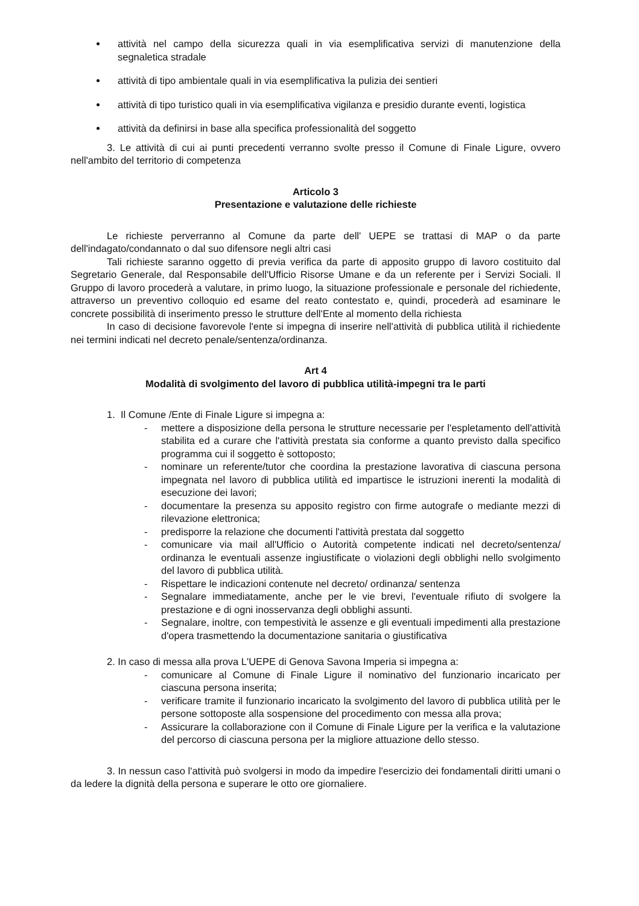attività nel campo della sicurezza quali in via esemplificativa servizi di manutenzione della segnaletica stradale
attività di tipo ambientale quali in via esemplificativa la pulizia dei sentieri
attività di tipo turistico quali in via esemplificativa vigilanza e presidio durante eventi, logistica
attività da definirsi in base alla specifica professionalità del soggetto
3. Le attività di cui ai punti precedenti verranno svolte presso il Comune di Finale Ligure, ovvero nell'ambito del territorio di competenza
Articolo 3
Presentazione e valutazione delle richieste
Le richieste perverranno al Comune da parte dell' UEPE se trattasi di MAP o da parte dell'indagato/condannato o dal suo difensore negli altri casi
Tali richieste saranno oggetto di previa verifica da parte di apposito gruppo di lavoro costituito dal Segretario Generale, dal Responsabile dell'Ufficio Risorse Umane e da un referente per i Servizi Sociali. Il Gruppo di lavoro procederà a valutare, in primo luogo, la situazione professionale e personale del richiedente, attraverso un preventivo colloquio ed esame del reato contestato e, quindi, procederà ad esaminare le concrete possibilità di inserimento presso le strutture dell'Ente al momento della richiesta
In caso di decisione favorevole l'ente si impegna di inserire nell'attività di pubblica utilità il richiedente nei termini indicati nel decreto penale/sentenza/ordinanza.
Art 4
Modalità di svolgimento del lavoro di pubblica utilità-impegni tra le parti
1. Il Comune /Ente di Finale Ligure si impegna a:
- mettere a disposizione della persona le strutture necessarie per l'espletamento dell'attività stabilita ed a curare che l'attività prestata sia conforme a quanto previsto dalla specifico programma cui il soggetto è sottoposto;
- nominare un referente/tutor che coordina la prestazione lavorativa di ciascuna persona impegnata nel lavoro di pubblica utilità ed impartisce le istruzioni inerenti la modalità di esecuzione dei lavori;
- documentare la presenza su apposito registro con firme autografe o mediante mezzi di rilevazione elettronica;
- predisporre la relazione che documenti l'attività prestata dal soggetto
- comunicare via mail all'Ufficio o Autorità competente indicati nel decreto/sentenza/ ordinanza le eventuali assenze ingiustificate o violazioni degli obblighi nello svolgimento del lavoro di pubblica utilità.
- Rispettare le indicazioni contenute nel decreto/ ordinanza/ sentenza
- Segnalare immediatamente, anche per le vie brevi, l'eventuale rifiuto di svolgere la prestazione e di ogni inosservanza degli obblighi assunti.
- Segnalare, inoltre, con tempestività le assenze e gli eventuali impedimenti alla prestazione d'opera trasmettendo la documentazione sanitaria o giustificativa
2. In caso di messa alla prova L'UEPE di Genova Savona Imperia si impegna a:
- comunicare al Comune di Finale Ligure il nominativo del funzionario incaricato per ciascuna persona inserita;
- verificare tramite il funzionario incaricato la svolgimento del lavoro di pubblica utilità per le persone sottoposte alla sospensione del procedimento con messa alla prova;
- Assicurare la collaborazione con il Comune di Finale Ligure per la verifica e la valutazione del percorso di ciascuna persona per la migliore attuazione dello stesso.
3. In nessun caso l'attività può svolgersi in modo da impedire l'esercizio dei fondamentali diritti umani o da ledere la dignità della persona e superare le otto ore giornaliere.